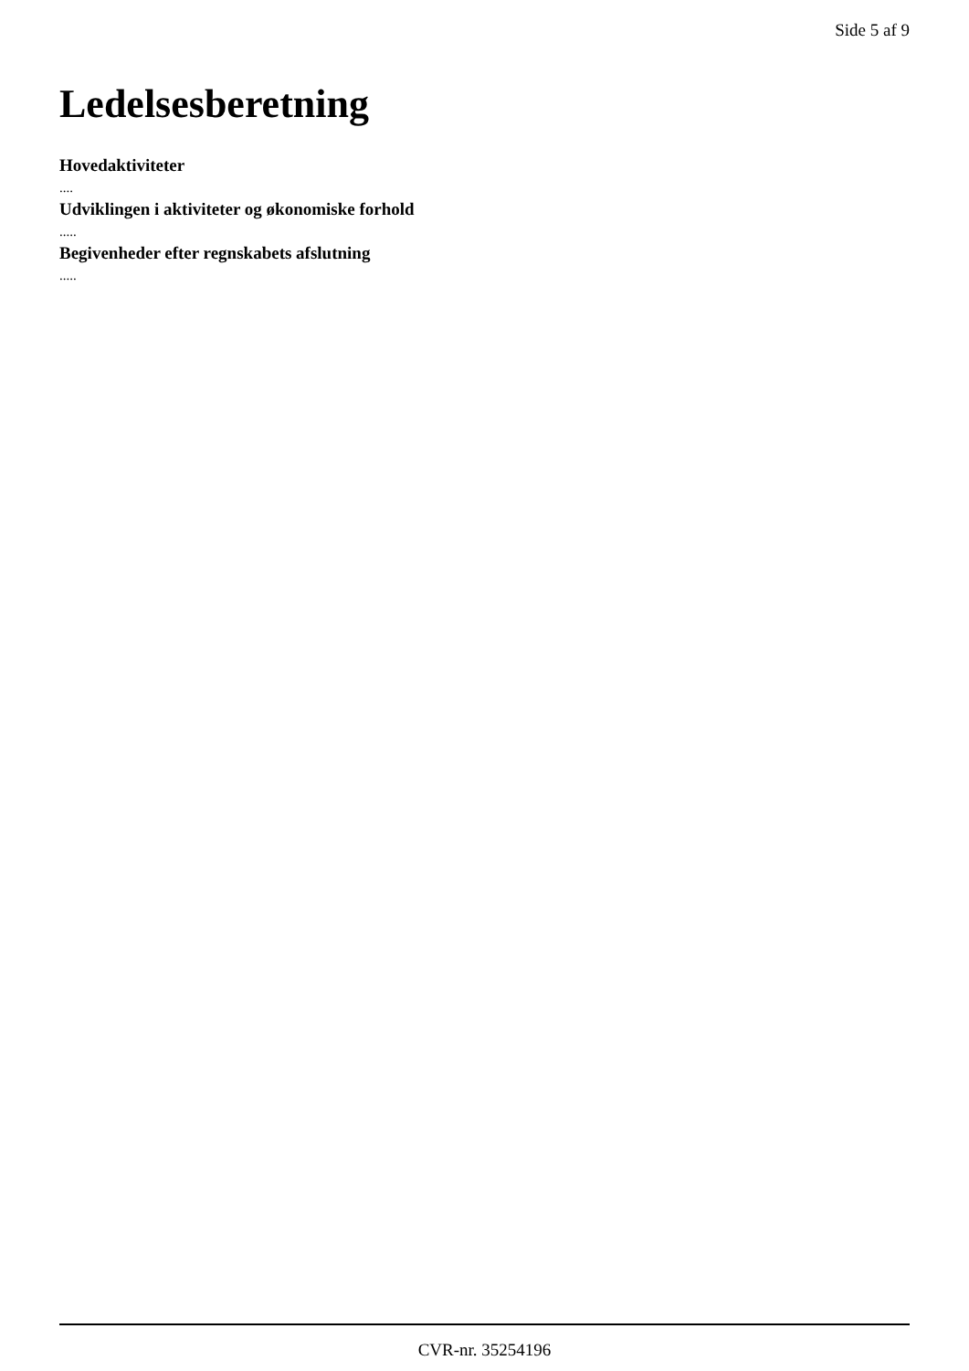Side 5 af 9
Ledelsesberetning
Hovedaktiviteter
....
Udviklingen i aktiviteter og økonomiske forhold
.....
Begivenheder efter regnskabets afslutning
.....
CVR-nr. 35254196